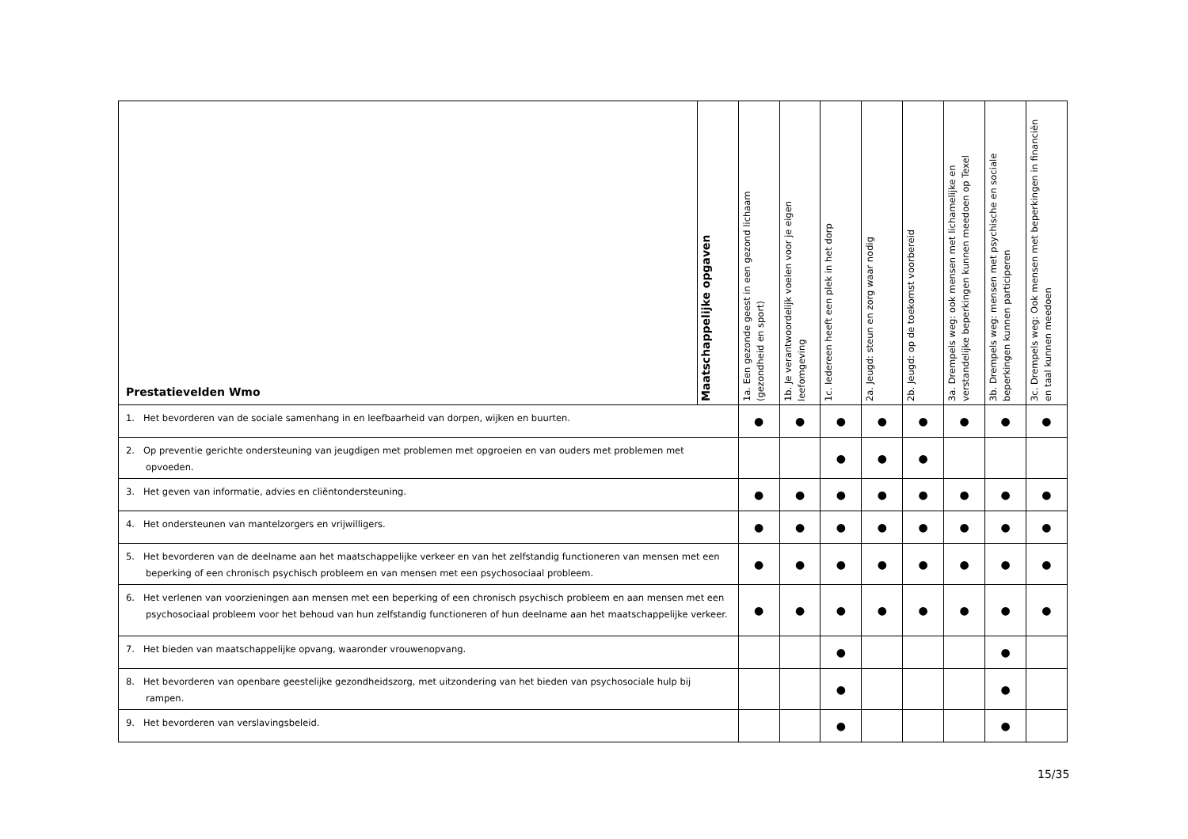| Prestatievelden Wmo | Maatschappelijke opgaven | 1a. Een gezonde geest in een gezond lichaam (gezondheid en sport) | 1b. Je verantwoordelijk voelen voor je eigen leefomgeving | 1c. Iedereen heeft een plek in het dorp | 2a. Jeugd: steun en zorg waar nodig | 2b. Jeugd: op de toekomst voorbereid | 3a. Drempels weg: ook mensen met lichamelijke en verstandelijke beperkingen kunnen meedoen op Texel | 3b. Drempels weg: mensen met psychische en sociale beperkingen kunnen participeren | 3c. Drempels weg: Ook mensen met beperkingen in financiën en taal kunnen meedoen |
| --- | --- | --- | --- | --- | --- | --- | --- | --- | --- |
| 1. Het bevorderen van de sociale samenhang in en leefbaarheid van dorpen, wijken en buurten. | | ● | ● | ● | ● | ● | ● | ● | ● |
| 2. Op preventie gerichte ondersteuning van jeugdigen met problemen met opgroeien en van ouders met problemen met opvoeden. | | | | ● | ● | ● | | | |
| 3. Het geven van informatie, advies en cliëntondersteuning. | | ● | ● | ● | ● | ● | ● | ● | ● |
| 4. Het ondersteunen van mantelzorgers en vrijwilligers. | | ● | ● | ● | ● | ● | ● | ● | ● |
| 5. Het bevorderen van de deelname aan het maatschappelijke verkeer en van het zelfstandig functioneren van mensen met een beperking of een chronisch psychisch probleem en van mensen met een psychosociaal probleem. | | ● | ● | ● | ● | ● | ● | ● | ● |
| 6. Het verlenen van voorzieningen aan mensen met een beperking of een chronisch psychisch probleem en aan mensen met een psychosociaal probleem voor het behoud van hun zelfstandig functioneren of hun deelname aan het maatschappelijke verkeer. | | ● | ● | ● | ● | ● | ● | ● | ● |
| 7. Het bieden van maatschappelijke opvang, waaronder vrouwenopvang. | | | | ● | | | | ● | |
| 8. Het bevorderen van openbare geestelijke gezondheidszorg, met uitzondering van het bieden van psychosociale hulp bij rampen. | | | | ● | | | | ● | |
| 9. Het bevorderen van verslavingsbeleid. | | | | ● | | | | ● | |
15/35